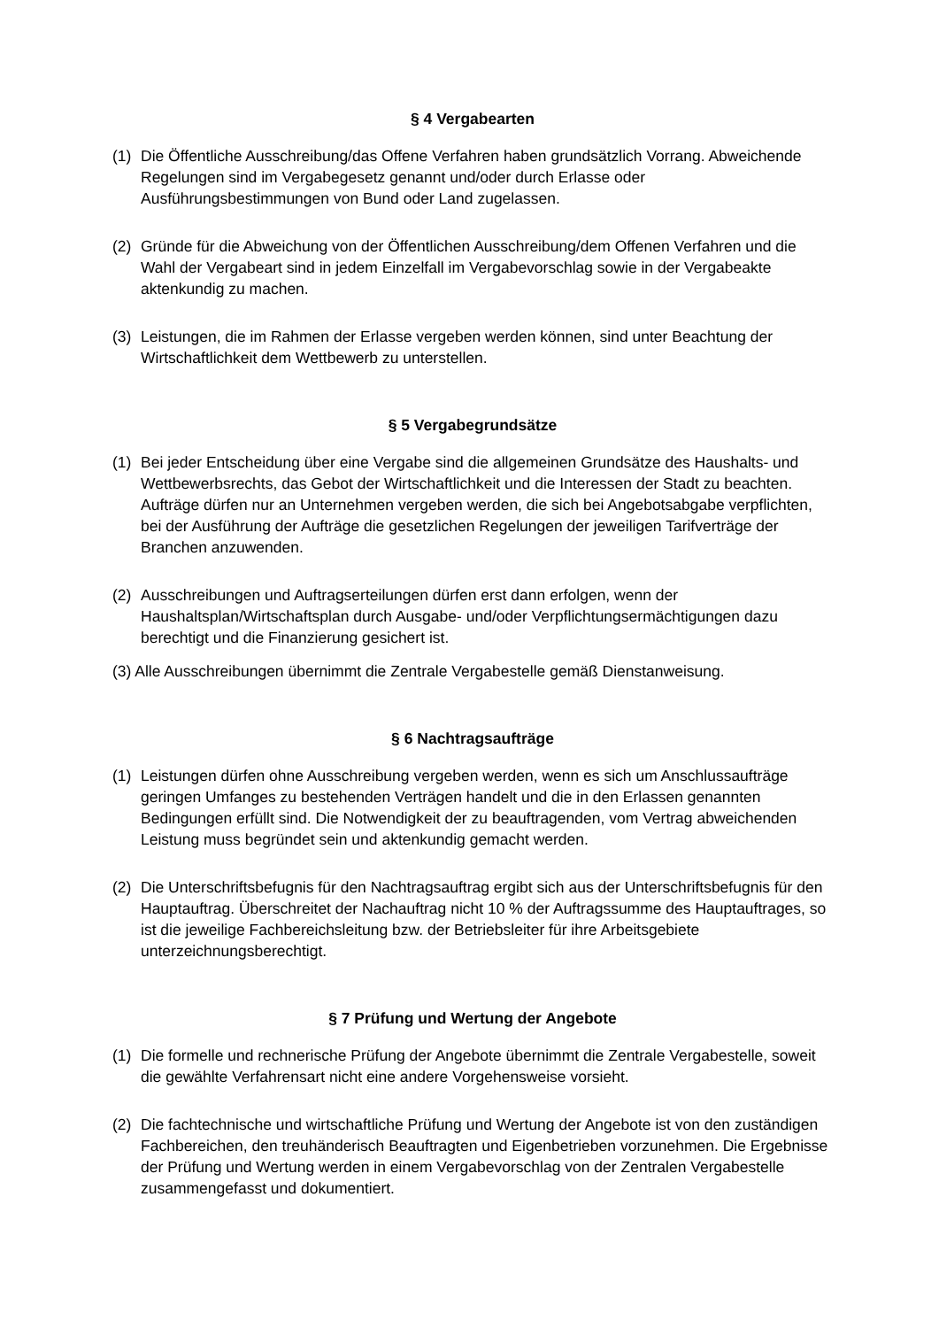§ 4 Vergabearten
(1) Die Öffentliche Ausschreibung/das Offene Verfahren haben grundsätzlich Vorrang. Abweichende Regelungen sind im Vergabegesetz genannt und/oder durch Erlasse oder Ausführungsbestimmungen von Bund oder Land zugelassen.
(2) Gründe für die Abweichung von der Öffentlichen Ausschreibung/dem Offenen Verfahren und die Wahl der Vergabeart sind in jedem Einzelfall im Vergabevorschlag sowie in der Vergabeakte aktenkundig zu machen.
(3) Leistungen, die im Rahmen der Erlasse vergeben werden können, sind unter Beachtung der Wirtschaftlichkeit dem Wettbewerb zu unterstellen.
§ 5 Vergabegrundsätze
(1) Bei jeder Entscheidung über eine Vergabe sind die allgemeinen Grundsätze des Haushalts- und Wettbewerbsrechts, das Gebot der Wirtschaftlichkeit und die Interessen der Stadt zu beachten. Aufträge dürfen nur an Unternehmen vergeben werden, die sich bei Angebotsabgabe verpflichten, bei der Ausführung der Aufträge die gesetzlichen Regelungen der jeweiligen Tarifverträge der Branchen anzuwenden.
(2) Ausschreibungen und Auftragserteilungen dürfen erst dann erfolgen, wenn der Haushaltsplan/Wirtschaftsplan durch Ausgabe- und/oder Verpflichtungsermächtigungen dazu berechtigt und die Finanzierung gesichert ist.
(3) Alle Ausschreibungen übernimmt die Zentrale Vergabestelle gemäß Dienstanweisung.
§ 6 Nachtragsaufträge
(1) Leistungen dürfen ohne Ausschreibung vergeben werden, wenn es sich um Anschlussaufträge geringen Umfanges zu bestehenden Verträgen handelt und die in den Erlassen genannten Bedingungen erfüllt sind. Die Notwendigkeit der zu beauftragenden, vom Vertrag abweichenden Leistung muss begründet sein und aktenkundig gemacht werden.
(2) Die Unterschriftsbefugnis für den Nachtragsauftrag ergibt sich aus der Unterschriftsbefugnis für den Hauptauftrag. Überschreitet der Nachauftrag nicht 10 % der Auftragssumme des Hauptauftrages, so ist die jeweilige Fachbereichsleitung bzw. der Betriebsleiter für ihre Arbeitsgebiete unterzeichnungsberechtigt.
§ 7 Prüfung und Wertung der Angebote
(1) Die formelle und rechnerische Prüfung der Angebote übernimmt die Zentrale Vergabestelle, soweit die gewählte Verfahrensart nicht eine andere Vorgehensweise vorsieht.
(2) Die fachtechnische und wirtschaftliche Prüfung und Wertung der Angebote ist von den zuständigen Fachbereichen, den treuhänderisch Beauftragten und Eigenbetrieben vorzunehmen. Die Ergebnisse der Prüfung und Wertung werden in einem Vergabevorschlag von der Zentralen Vergabestelle zusammengefasst und dokumentiert.